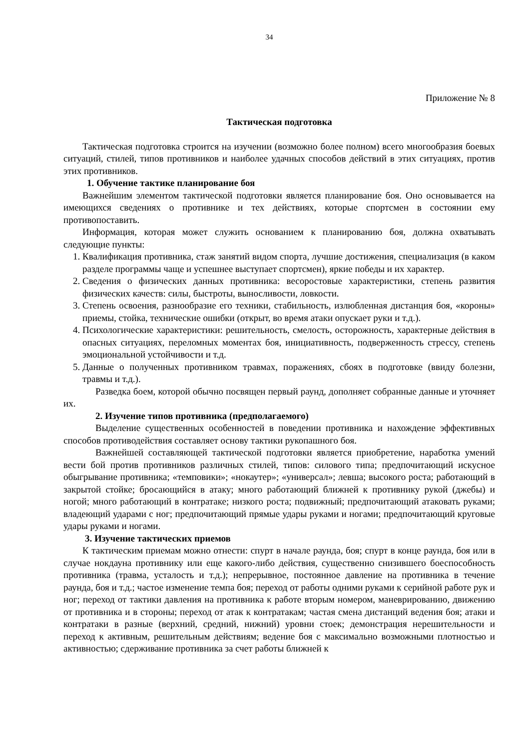34
Приложение № 8
Тактическая подготовка
Тактическая подготовка строится на изучении (возможно более полном) всего многообразия боевых ситуаций, стилей, типов противников и наиболее удачных способов действий в этих ситуациях, против этих противников.
1. Обучение тактике планирование боя
Важнейшим элементом тактической подготовки является планирование боя. Оно основывается на имеющихся сведениях о противнике и тех действиях, которые спортсмен в состоянии ему противопоставить.
Информация, которая может служить основанием к планированию боя, должна охватывать следующие пункты:
1. Квалификация противника, стаж занятий видом спорта, лучшие достижения, специализация (в каком разделе программы чаще и успешнее выступает спортсмен), яркие победы и их характер.
2. Сведения о физических данных противника: весоростовые характеристики, степень развития физических качеств: силы, быстроты, выносливости, ловкости.
3. Степень освоения, разнообразие его техники, стабильность, излюбленная дистанция боя, «короны» приемы, стойка, технические ошибки (открыт, во время атаки опускает руки и т.д.).
4. Психологические характеристики: решительность, смелость, осторожность, характерные действия в опасных ситуациях, переломных моментах боя, инициативность, подверженность стрессу, степень эмоциональной устойчивости и т.д.
5. Данные о полученных противником травмах, поражениях, сбоях в подготовке (ввиду болезни, травмы и т.д.).
Разведка боем, которой обычно посвящен первый раунд, дополняет собранные данные и уточняет их.
2. Изучение типов противника (предполагаемого)
Выделение существенных особенностей в поведении противника и нахождение эффективных способов противодействия составляет основу тактики рукопашного боя.
Важнейшей составляющей тактической подготовки является приобретение, наработка умений вести бой против противников различных стилей, типов: силового типа; предпочитающий искусное обыгрывание противника; «темповики»; «нокаутер»; «универсал»; левша; высокого роста; работающий в закрытой стойке; бросающийся в атаку; много работающий ближней к противнику рукой (джебы) и ногой; много работающий в контратаке; низкого роста; подвижный; предпочитающий атаковать руками; владеющий ударами с ног; предпочитающий прямые удары руками и ногами; предпочитающий круговые удары руками и ногами.
3. Изучение тактических приемов
К тактическим приемам можно отнести: спурт в начале раунда, боя; спурт в конце раунда, боя или в случае нокдауна противнику или еще какого-либо действия, существенно снизившего боеспособность противника (травма, усталость и т.д.); непрерывное, постоянное давление на противника в течение раунда, боя и т.д.; частое изменение темпа боя; переход от работы одними руками к серийной работе рук и ног; переход от тактики давления на противника к работе вторым номером, маневрированию, движению от противника и в стороны; переход от атак к контратакам; частая смена дистанций ведения боя; атаки и контратаки в разные (верхний, средний, нижний) уровни стоек; демонстрация нерешительности и переход к активным, решительным действиям; ведение боя с максимально возможными плотностью и активностью; сдерживание противника за счет работы ближней к